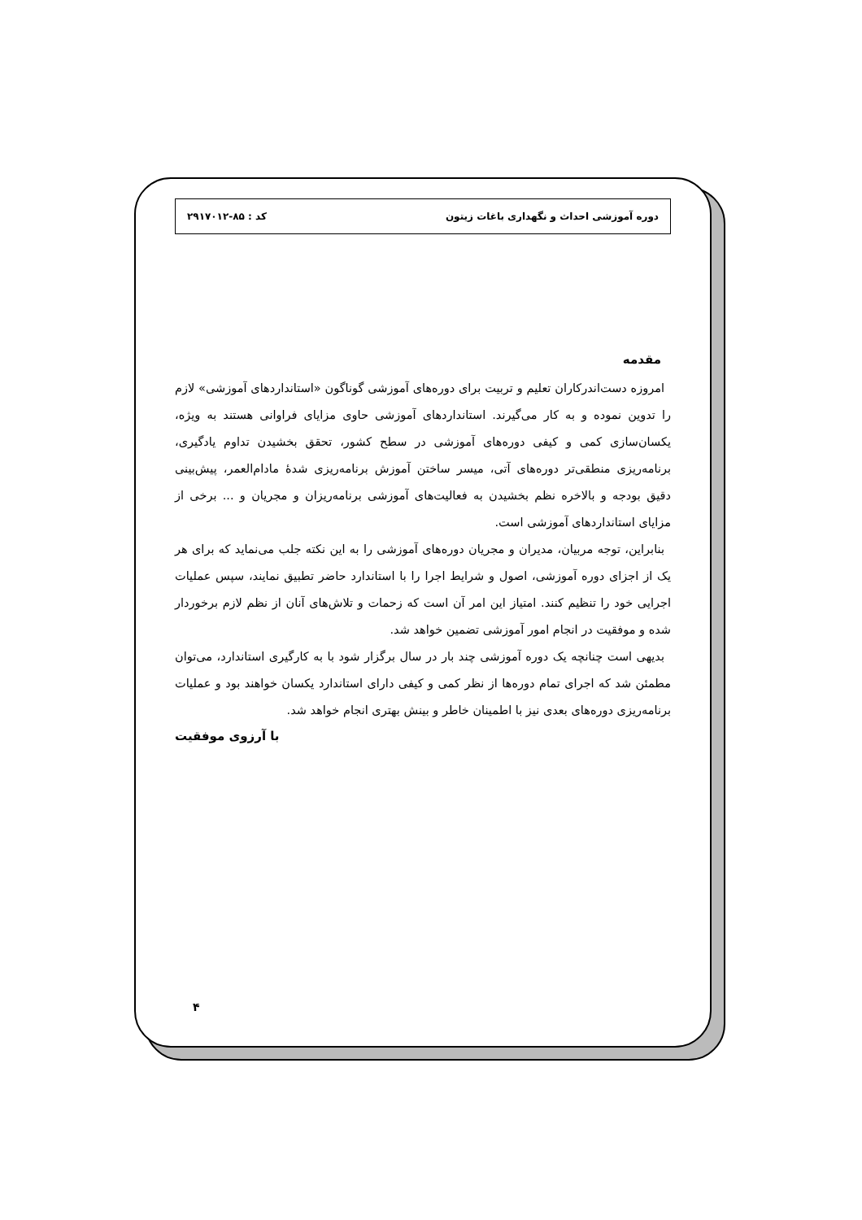دوره آموزشی احداث و نگهداری باغات زیتون کد : ۸۵-۲۹۱۷۰۱۲
مقدمه
امروزه دست‌اندرکاران تعلیم و تربیت برای دوره‌های آموزشی گوناگون «استانداردهای آموزشی» لازم را تدوین نموده و به کار می‌گیرند. استانداردهای آموزشی حاوی مزایای فراوانی هستند به ویژه، یکسان‌سازی کمی و کیفی دوره‌های آموزشی در سطح کشور، تحقق بخشیدن تداوم یادگیری، برنامه‌ریزی منطقی‌تر دوره‌های آتی، میسر ساختن آموزش برنامه‌ریزی شدهٔ مادام‌العمر، پیش‌بینی دقیق بودجه و بالاخره نظم بخشیدن به فعالیت‌های آموزشی برنامه‌ریزان و مجریان و ... برخی از مزایای استانداردهای آموزشی است.
بنابراین، توجه مربیان، مدیران و مجریان دوره‌های آموزشی را به این نکته جلب می‌نماید که برای هر یک از اجزای دوره آموزشی، اصول و شرایط اجرا را با استاندارد حاضر تطبیق نمایند، سپس عملیات اجرایی خود را تنظیم کنند. امتیاز این امر آن است که زحمات و تلاش‌های آنان از نظم لازم برخوردار شده و موفقیت در انجام امور آموزشی تضمین خواهد شد.
بدیهی است چنانچه یک دوره آموزشی چند بار در سال برگزار شود با به کارگیری استاندارد، می‌توان مطمئن شد که اجرای تمام دوره‌ها از نظر کمی و کیفی دارای استاندارد یکسان خواهند بود و عملیات برنامه‌ریزی دوره‌های بعدی نیز با اطمینان خاطر و بینش بهتری انجام خواهد شد.
با آرزوی موفقیت
۴